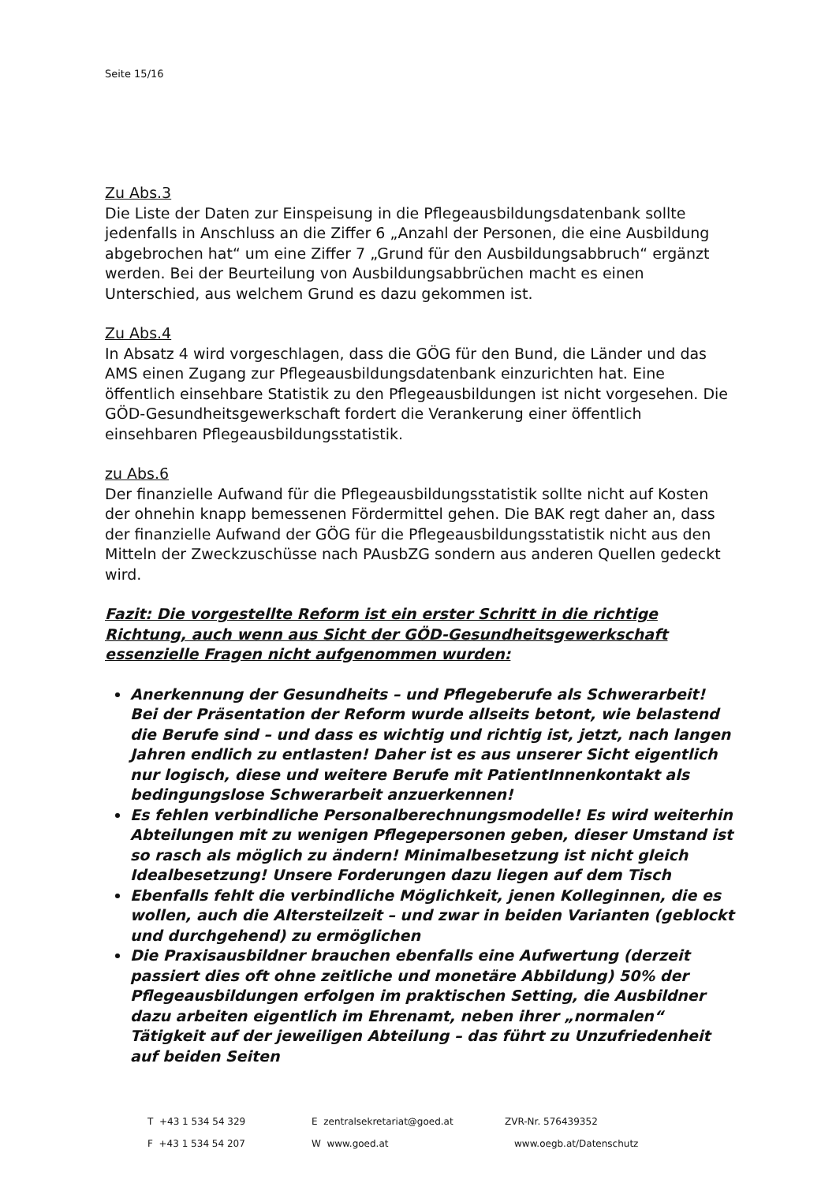Seite 15/16
Zu Abs.3
Die Liste der Daten zur Einspeisung in die Pflegeausbildungsdatenbank sollte jedenfalls in Anschluss an die Ziffer 6 „Anzahl der Personen, die eine Ausbildung abgebrochen hat“ um eine Ziffer 7 „Grund für den Ausbildungsabbruch“ ergänzt werden. Bei der Beurteilung von Ausbildungsabbrüchen macht es einen Unterschied, aus welchem Grund es dazu gekommen ist.
Zu Abs.4
In Absatz 4 wird vorgeschlagen, dass die GÖG für den Bund, die Länder und das AMS einen Zugang zur Pflegeausbildungsdatenbank einzurichten hat. Eine öffentlich einsehbare Statistik zu den Pflegeausbildungen ist nicht vorgesehen. Die GÖD-Gesundheitsgewerkschaft fordert die Verankerung einer öffentlich einsehbaren Pflegeausbildungsstatistik.
zu Abs.6
Der finanzielle Aufwand für die Pflegeausbildungsstatistik sollte nicht auf Kosten der ohnehin knapp bemessenen Fördermittel gehen. Die BAK regt daher an, dass der finanzielle Aufwand der GÖG für die Pflegeausbildungsstatistik nicht aus den Mitteln der Zweckzuschüsse nach PAusbZG sondern aus anderen Quellen gedeckt wird.
Fazit: Die vorgestellte Reform ist ein erster Schritt in die richtige Richtung, auch wenn aus Sicht der GÖD-Gesundheitsgewerkschaft essenzielle Fragen nicht aufgenommen wurden:
Anerkennung der Gesundheits – und Pflegeberufe als Schwerarbeit! Bei der Präsentation der Reform wurde allseits betont, wie belastend die Berufe sind – und dass es wichtig und richtig ist, jetzt, nach langen Jahren endlich zu entlasten! Daher ist es aus unserer Sicht eigentlich nur logisch, diese und weitere Berufe mit PatientInnenkontakt als bedingungslose Schwerarbeit anzuerkennen!
Es fehlen verbindliche Personalberechnungsmodelle! Es wird weiterhin Abteilungen mit zu wenigen Pflegepersonen geben, dieser Umstand ist so rasch als möglich zu ändern! Minimalbesetzung ist nicht gleich Idealbesetzung! Unsere Forderungen dazu liegen auf dem Tisch
Ebenfalls fehlt die verbindliche Möglichkeit, jenen Kolleginnen, die es wollen, auch die Altersteilzeit – und zwar in beiden Varianten (geblockt und durchgehend) zu ermöglichen
Die Praxisausbildner brauchen ebenfalls eine Aufwertung (derzeit passiert dies oft ohne zeitliche und monetäre Abbildung) 50% der Pflegeausbildungen erfolgen im praktischen Setting, die Ausbildner dazu arbeiten eigentlich im Ehrenamt, neben ihrer „normalen“ Tätigkeit auf der jeweiligen Abteilung – das führt zu Unzufriedenheit auf beiden Seiten
T +43 1 534 54 329 E zentralsekretariat@goed.at ZVR-Nr. 576439352
F +43 1 534 54 207 W www.goed.at www.oegb.at/Datenschutz